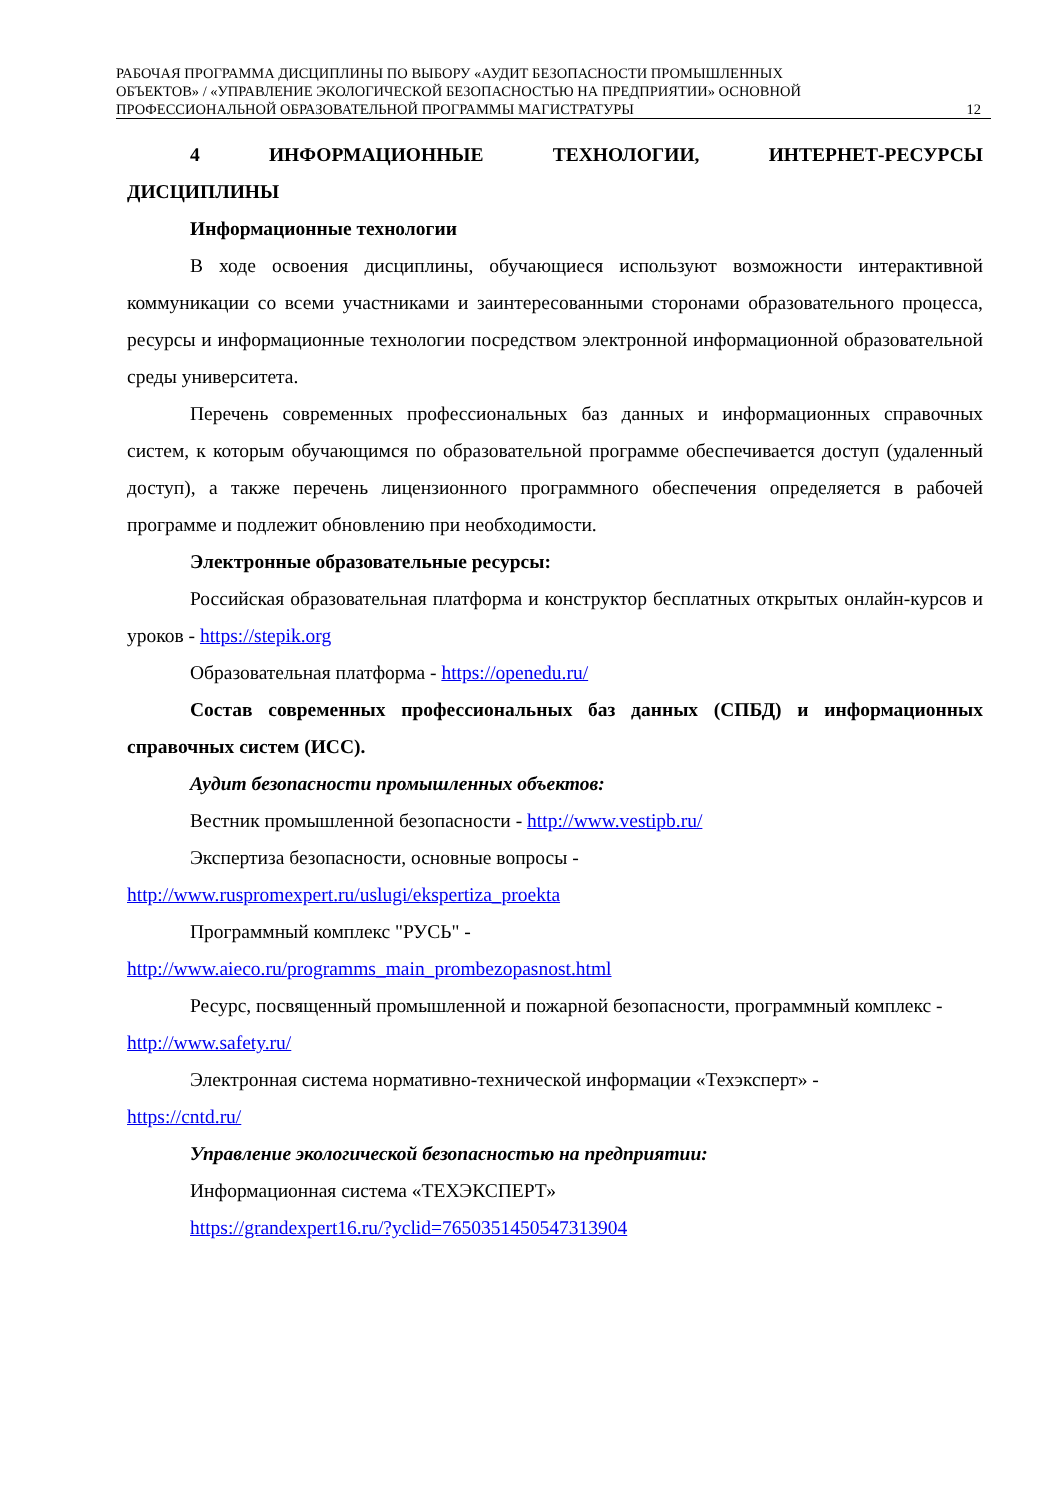РАБОЧАЯ ПРОГРАММА ДИСЦИПЛИНЫ ПО ВЫБОРУ «АУДИТ БЕЗОПАСНОСТИ ПРОМЫШЛЕННЫХ
ОБЪЕКТОВ» / «УПРАВЛЕНИЕ ЭКОЛОГИЧЕСКОЙ БЕЗОПАСНОСТЬЮ НА ПРЕДПРИЯТИИ» ОСНОВНОЙ
ПРОФЕССИОНАЛЬНОЙ ОБРАЗОВАТЕЛЬНОЙ ПРОГРАММЫ МАГИСТРАТУРЫ
12
4 ИНФОРМАЦИОННЫЕ ТЕХНОЛОГИИ, ИНТЕРНЕТ-РЕСУРСЫ ДИСЦИПЛИНЫ
Информационные технологии
В ходе освоения дисциплины, обучающиеся используют возможности интерактивной коммуникации со всеми участниками и заинтересованными сторонами образовательного процесса, ресурсы и информационные технологии посредством электронной информационной образовательной среды университета.
Перечень современных профессиональных баз данных и информационных справочных систем, к которым обучающимся по образовательной программе обеспечивается доступ (удаленный доступ), а также перечень лицензионного программного обеспечения определяется в рабочей программе и подлежит обновлению при необходимости.
Электронные образовательные ресурсы:
Российская образовательная платформа и конструктор бесплатных открытых онлайн-курсов и уроков - https://stepik.org
Образовательная платформа - https://openedu.ru/
Состав современных профессиональных баз данных (СПБД) и информационных справочных систем (ИСС).
Аудит безопасности промышленных объектов:
Вестник промышленной безопасности - http://www.vestipb.ru/
Экспертиза безопасности, основные вопросы -
http://www.ruspromexpert.ru/uslugi/ekspertiza_proekta
Программный комплекс "РУСЬ" -
http://www.aieco.ru/programms_main_prombezopasnost.html
Ресурс, посвященный промышленной и пожарной безопасности, программный комплекс - http://www.safety.ru/
Электронная система нормативно-технической информации «Техэксперт» -
https://cntd.ru/
Управление экологической безопасностью на предприятии:
Информационная система «ТЕХЭКСПЕРТ»
https://grandexpert16.ru/?yclid=7650351450547313904